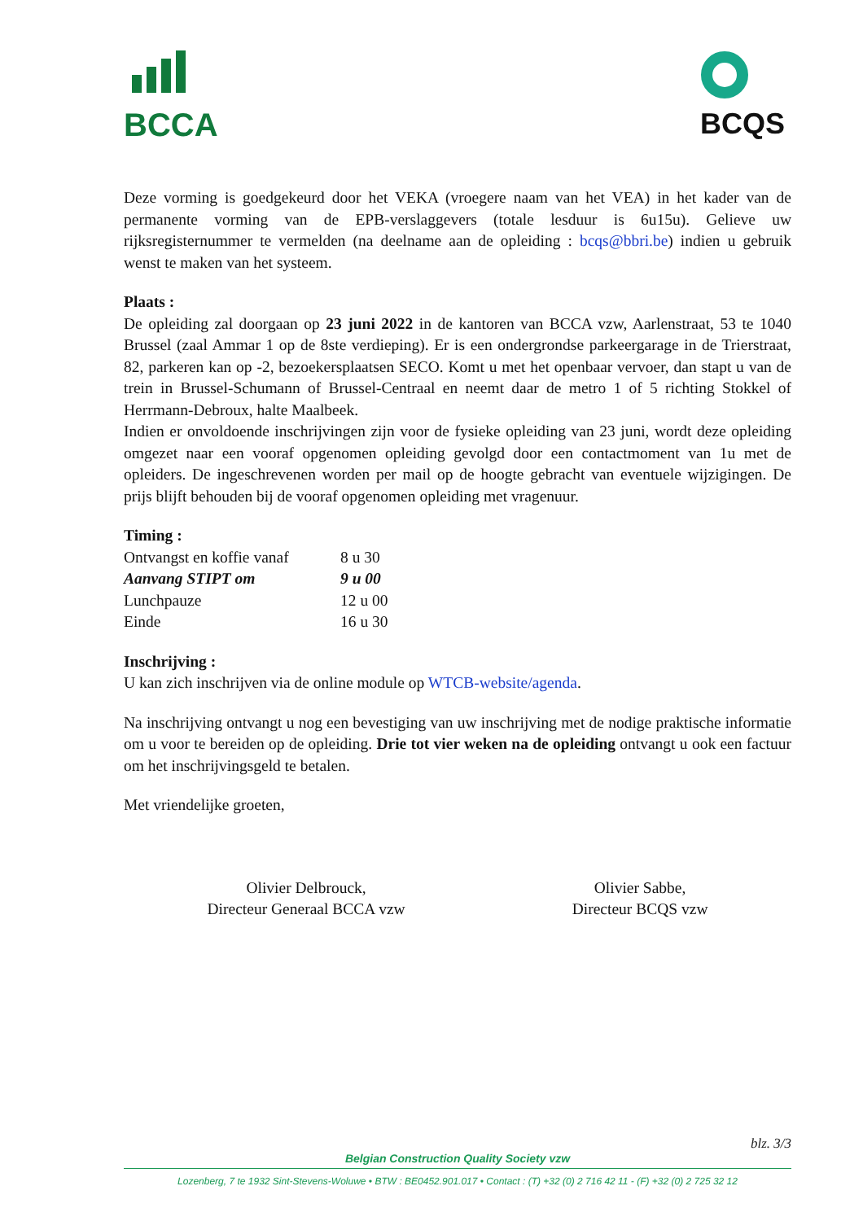BCCA
BCQS
Deze vorming is goedgekeurd door het VEKA (vroegere naam van het VEA) in het kader van de permanente vorming van de EPB-verslaggevers (totale lesduur is 6u15u). Gelieve uw rijksregisternummer te vermelden (na deelname aan de opleiding : bcqs@bbri.be) indien u gebruik wenst te maken van het systeem.
Plaats :
De opleiding zal doorgaan op 23 juni 2022 in de kantoren van BCCA vzw, Aarlenstraat, 53 te 1040 Brussel (zaal Ammar 1 op de 8ste verdieping). Er is een ondergrondse parkeergarage in de Trierstraat, 82, parkeren kan op -2, bezoekersplaatsen SECO. Komt u met het openbaar vervoer, dan stapt u van de trein in Brussel-Schumann of Brussel-Centraal en neemt daar de metro 1 of 5 richting Stokkel of Herrmann-Debroux, halte Maalbeek.
Indien er onvoldoende inschrijvingen zijn voor de fysieke opleiding van 23 juni, wordt deze opleiding omgezet naar een vooraf opgenomen opleiding gevolgd door een contactmoment van 1u met de opleiders. De ingeschrevenen worden per mail op de hoogte gebracht van eventuele wijzigingen. De prijs blijft behouden bij de vooraf opgenomen opleiding met vragenuur.
Timing :
| Ontvangst en koffie vanaf | 8 u 30 |
| Aanvang STIPT om | 9 u 00 |
| Lunchpauze | 12 u 00 |
| Einde | 16 u 30 |
Inschrijving :
U kan zich inschrijven via de online module op WTCB-website/agenda.
Na inschrijving ontvangt u nog een bevestiging van uw inschrijving met de nodige praktische informatie om u voor te bereiden op de opleiding. Drie tot vier weken na de opleiding ontvangt u ook een factuur om het inschrijvingsgeld te betalen.
Met vriendelijke groeten,
Olivier Delbrouck,
Directeur Generaal BCCA vzw
Olivier Sabbe,
Directeur BCQS vzw
blz. 3/3
Belgian Construction Quality Society vzw
Lozenberg, 7 te 1932 Sint-Stevens-Woluwe • BTW : BE0452.901.017 • Contact : (T) +32 (0) 2 716 42 11 - (F) +32 (0) 2 725 32 12